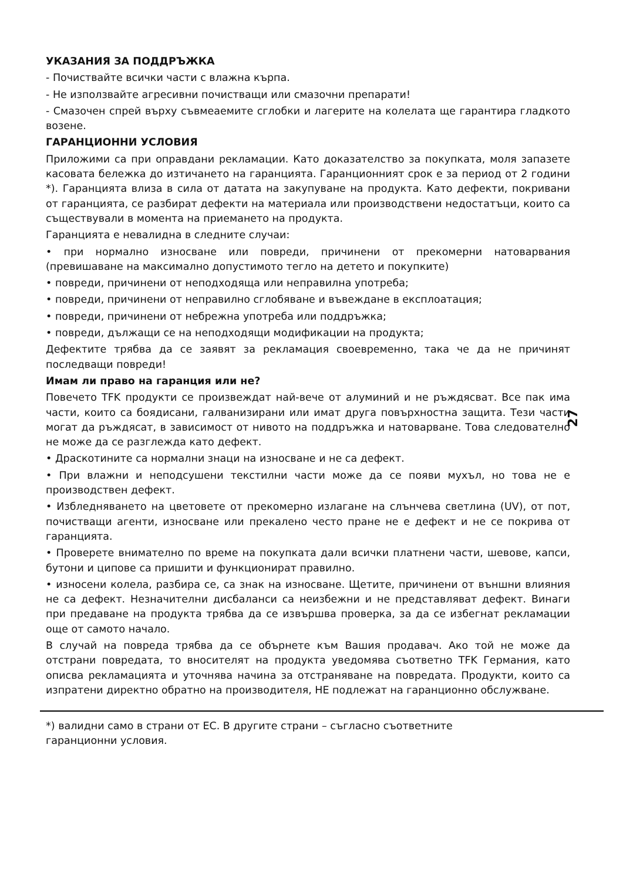УКАЗАНИЯ ЗА ПОДДРЪЖКА
- Почиствайте всички части с влажна кърпа.
- Не използвайте агресивни почистващи или смазочни препарати!
- Смазочен спрей върху съвмеаемите сглобки и лагерите на колелата ще гарантира гладкото возене.
ГАРАНЦИОННИ УСЛОВИЯ
Приложими са при оправдани рекламации. Като доказателство за покупката, моля запазете касовата бележка до изтичането на гаранцията. Гаранционният срок е за период от 2 години *). Гаранцията влиза в сила от датата на закупуване на продукта. Като дефекти, покривани от гаранцията, се разбират дефекти на материала или производствени недостатъци, които са съществували в момента на приемането на продукта.
Гаранцията е невалидна в следните случаи:
• при нормално износване или повреди, причинени от прекомерни натоварвания (превишаване на максимално допустимото тегло на детето и покупките)
• повреди, причинени от неподходяща или неправилна употреба;
• повреди, причинени от неправилно сглобяване и въвеждане в експлоатация;
• повреди, причинени от небрежна употреба или поддръжка;
• повреди, дължащи се на неподходящи модификации на продукта;
Дефектите трябва да се заявят за рекламация своевременно, така че да не причинят последващи повреди!
Имам ли право на гаранция или не?
Повечето TFK продукти се произвеждат най-вече от алуминий и не ръждясват. Все пак има части, които са боядисани, галванизирани или имат друга повърхностна защита. Тези части могат да ръждясат, в зависимост от нивото на поддръжка и натоварване. Това следователно не може да се разглежда като дефект.
• Драскотините са нормални знаци на износване и не са дефект.
• При влажни и неподсушени текстилни части може да се появи мухъл, но това не е производствен дефект.
• Избледняването на цветовете от прекомерно излагане на слънчева светлина (UV), от пот, почистващи агенти, износване или прекалено често пране не е дефект и не се покрива от гаранцията.
• Проверете внимателно по време на покупката дали всички платнени части, шевове, капси, бутони и ципове са пришити и функционират правилно.
• износени колела, разбира се, са знак на износване. Щетите, причинени от външни влияния не са дефект. Незначителни дисбаланси са неизбежни и не представляват дефект. Винаги при предаване на продукта трябва да се извършва проверка, за да се избегнат рекламации още от самото начало.
В случай на повреда трябва да се обърнете към Вашия продавач. Ако той не може да отстрани повредата, то вносителят на продукта уведомява съответно TFK Германия, като описва рекламацията и уточнява начина за отстраняване на повредата. Продукти, които са изпратени директно обратно на производителя, НЕ подлежат на гаранционно обслужване.
*) валидни само в страни от ЕС. В другите страни – съгласно съответните
гаранционни условия.
27